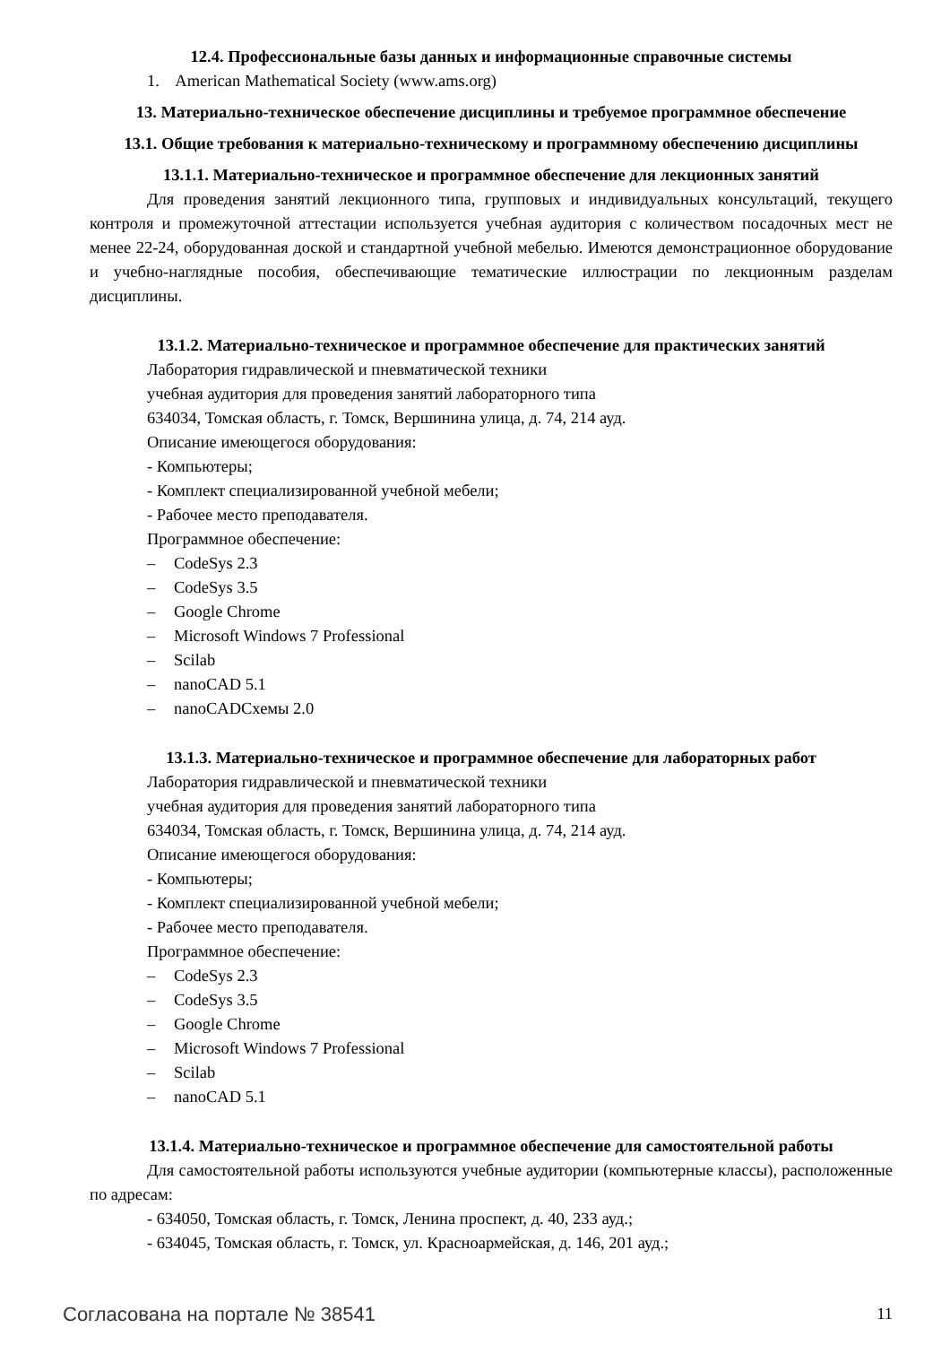12.4. Профессиональные базы данных и информационные справочные системы
1. American Mathematical Society (www.ams.org)
13. Материально-техническое обеспечение дисциплины и требуемое программное обеспечение
13.1. Общие требования к материально-техническому и программному обеспечению дисциплины
13.1.1. Материально-техническое и программное обеспечение для лекционных занятий
Для проведения занятий лекционного типа, групповых и индивидуальных консультаций, текущего контроля и промежуточной аттестации используется учебная аудитория с количеством посадочных мест не менее 22-24, оборудованная доской и стандартной учебной мебелью. Имеются демонстрационное оборудование и учебно-наглядные пособия, обеспечивающие тематические иллюстрации по лекционным разделам дисциплины.
13.1.2. Материально-техническое и программное обеспечение для практических занятий
Лаборатория гидравлической и пневматической техники
учебная аудитория для проведения занятий лабораторного типа
634034, Томская область, г. Томск, Вершинина улица, д. 74, 214 ауд.
Описание имеющегося оборудования:
- Компьютеры;
- Комплект специализированной учебной мебели;
- Рабочее место преподавателя.
Программное обеспечение:
– CodeSys 2.3
– CodeSys 3.5
– Google Chrome
– Microsoft Windows 7 Professional
– Scilab
– nanoCAD 5.1
– nanoCADСхемы 2.0
13.1.3. Материально-техническое и программное обеспечение для лабораторных работ
Лаборатория гидравлической и пневматической техники
учебная аудитория для проведения занятий лабораторного типа
634034, Томская область, г. Томск, Вершинина улица, д. 74, 214 ауд.
Описание имеющегося оборудования:
- Компьютеры;
- Комплект специализированной учебной мебели;
- Рабочее место преподавателя.
Программное обеспечение:
– CodeSys 2.3
– CodeSys 3.5
– Google Chrome
– Microsoft Windows 7 Professional
– Scilab
– nanoCAD 5.1
13.1.4. Материально-техническое и программное обеспечение для самостоятельной работы
Для самостоятельной работы используются учебные аудитории (компьютерные классы), расположенные по адресам:
- 634050, Томская область, г. Томск, Ленина проспект, д. 40, 233 ауд.;
- 634045, Томская область, г. Томск, ул. Красноармейская, д. 146, 201 ауд.;
Согласована на портале № 38541 11